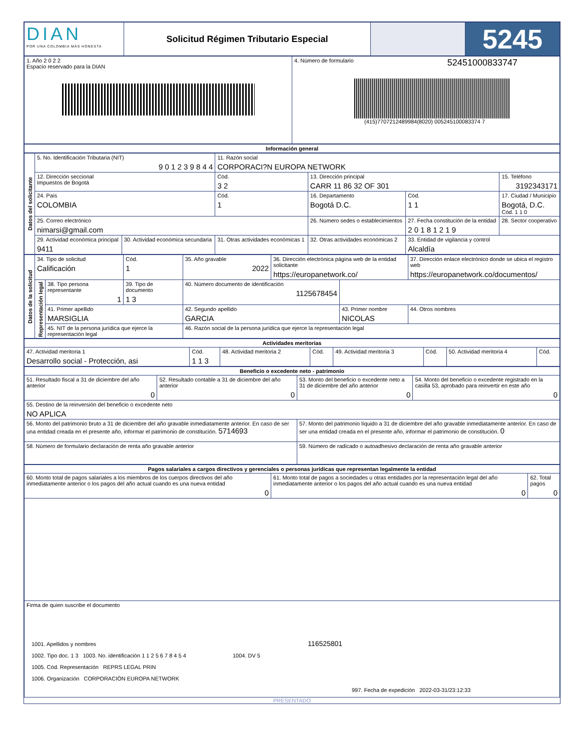| DIAN POR UNA COLOMBIA MÁS HONESTA | Solicitud Régimen Tributario Especial | | 5245 |
| 1. Año 2 0 2 2 Espacio reservado para la DIAN | 4. Número de formulario 52451000833747 (415)7707212489984(8020) 005245100083374 7 |
| Información general |
| Datos del solicitante | 5. No. Identificación Tributaria (NIT) 9 0 1 2 3 9 8 4 4 | | 11. Razón social CORPORACI?N EUROPA NETWORK | | | | |
| | 12. Dirección seccional Impuestos de Bogotá | | Cód. 3 2 | 13. Dirección principal CARR 11 86 32 OF 301 | | | 15. Teléfono 3192343171 |
| | 24. País COLOMBIA | | Cód. 1 | 16. Departamento Bogotá D.C. | | Cód. 1 1 | 17. Ciudad / Municipio Bogotá, D.C. Cód. 1 1 0 |
| | 25. Correo electrónico nimarsi@gmail.com | | | | 26. Número sedes o establecimientos | 27. Fecha constitución de la entidad 2 0 1 8 1 2 1 9 | 28. Sector cooperativo |
| | 29. Actividad económica principal 9411 | 30. Actividad económica secundaria | 31. Otras actividades económicas 1 | | 32. Otras actividades económicas 2 | 33. Entidad de vigilancia y control Alcaldía | |
| Datos de la solicitud | 34. Tipo de solicitud Calificación | | Cód. 1 | 35. Año gravable 2022 | 36. Dirección electrónica página web de la entidad solicitante https://europanetwork.co/ | | 37. Dirección enlace electrónico donde se ubica el registro web https://europanetwork.co/documentos/ | |
| | Representación legal | 38. Tipo persona representante 1 | 39. Tipo de documento 1 3 | 40. Número documento de identificación 1125678454 | | | | |
| | | 41. Primer apellido MARSIGLIA | | 42. Segundo apellido GARCIA | | 43. Primer nombre NICOLAS | | 44. Otros nombres |
| | | 45. NIT de la persona jurídica que ejerce la representación legal | | 46. Razón social de la persona jurídica que ejerce la representación legal | | | | |
| Actividades meritorias | | | | | | | |
| 47. Actividad meritoria 1 Desarrollo social - Protección, asi | Cód. 1 1 3 | 48. Actividad meritoria 2 | Cód. | 49. Actividad meritoria 3 | Cód. | 50. Actividad meritoria 4 | Cód. |
| Beneficio o excedente neto - patrimonio | | | |
| 51. Resultado fiscal a 31 de diciembre del año anterior 0 | 52. Resultado contable a 31 de diciembre del año anterior 0 | 53. Monto del beneficio o excedente neto a 31 de diciembre del año anterior 0 | 54. Monto del beneficio o excedente registrado en la casilla 53, aprobado para reinvertir en este año 0 |
| 55. Destino de la reinversión del beneficio o excedente neto NO APLICA | | | |
| 56. Monto del patrimonio bruto a 31 de diciembre del año gravable inmediatamente anterior. En caso de ser una entidad creada en el presente año, informar el patrimonio de constitución. 5714693 | | 57. Monto del patrimonio líquido a 31 de diciembre del año gravable inmediatamente anterior. En caso de ser una entidad creada en el presente año, informar el patrimonio de constitución. 0 | |
| 58. Número de formulario declaración de renta año gravable anterior | | 59. Número de radicado o autoadhesivo declaración de renta año gravable anterior | |
| Pagos salariales a cargos directivos y gerenciales o personas jurídicas que representan legalmente la entidad | | |
| 60. Monto total de pagos salariales a los miembros de los cuerpos directivos del año inmediatamente anterior o los pagos del año actual cuando es una nueva entidad 0 | 61. Monto total de pagos a sociedades u otras entidades por la representación legal del año inmediatamente anterior o los pagos del año actual cuando es una nueva entidad 0 | 62. Total pagos 0 |
| Firma de quien suscribe el documento 1001. Apellidos y nombres 116525801 1002. Tipo doc. 1 3 1003. No. identificación 1 1 2 5 6 7 8 4 5 4 1004. DV 5 1005. Cód. Representación REPRS LEGAL PRIN 1006. Organización CORPORACIÓN EUROPA NETWORK 997. Fecha de expedición 2022-03-31/23:12:33 | | |
PRESENTADO